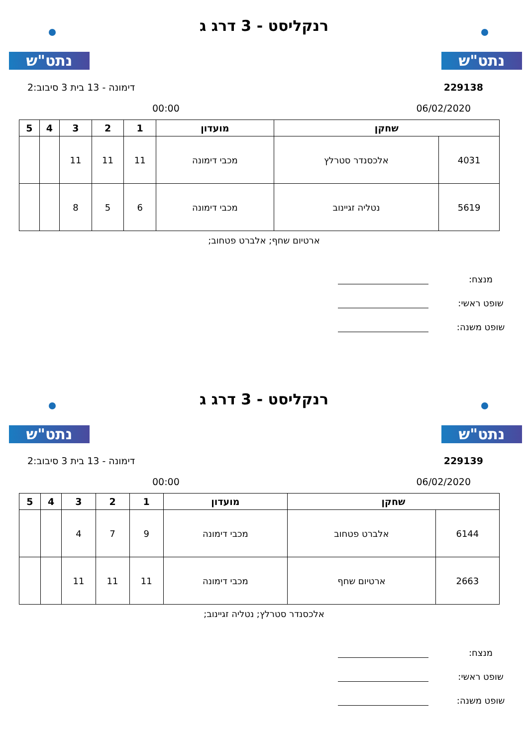נתט"ש נתט"ש
רנקליסט - 3 דרג ג
229138 דימונה - 13 בית 3 סיבוב:2
06/02/2020 00:00
| שחקן | | מועדון | 1 | 2 | 3 | 4 | 5 |
| --- | --- | --- | --- | --- | --- | --- | --- |
| 4031 | אלכסנדר סטרלץ | מכבי דימונה | 11 | 11 | 11 | | |
| 5619 | נטליה זגיינוב | מכבי דימונה | 6 | 5 | 8 | | |
ארטיום שחף; אלברט פטחוב;
מנצח:
שופט ראשי:
שופט משנה:
נתט"ש נתט"ש
רנקליסט - 3 דרג ג
229139 דימונה - 13 בית 3 סיבוב:2
06/02/2020 00:00
| שחקן | | מועדון | 1 | 2 | 3 | 4 | 5 |
| --- | --- | --- | --- | --- | --- | --- | --- |
| 6144 | אלברט פטחוב | מכבי דימונה | 9 | 7 | 4 | | |
| 2663 | ארטיום שחף | מכבי דימונה | 11 | 11 | 11 | | |
אלכסנדר סטרלץ; נטליה זגיינוב;
מנצח:
שופט ראשי:
שופט משנה: